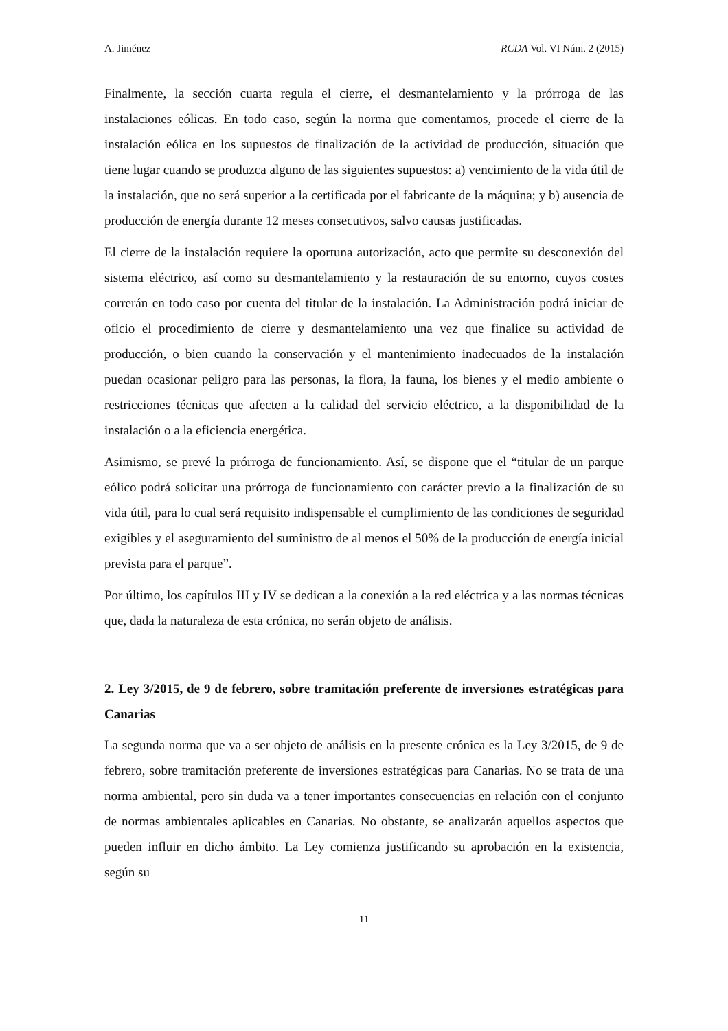A. Jiménez RCDA Vol. VI Núm. 2 (2015)
Finalmente, la sección cuarta regula el cierre, el desmantelamiento y la prórroga de las instalaciones eólicas. En todo caso, según la norma que comentamos, procede el cierre de la instalación eólica en los supuestos de finalización de la actividad de producción, situación que tiene lugar cuando se produzca alguno de las siguientes supuestos: a) vencimiento de la vida útil de la instalación, que no será superior a la certificada por el fabricante de la máquina; y b) ausencia de producción de energía durante 12 meses consecutivos, salvo causas justificadas.
El cierre de la instalación requiere la oportuna autorización, acto que permite su desconexión del sistema eléctrico, así como su desmantelamiento y la restauración de su entorno, cuyos costes correrán en todo caso por cuenta del titular de la instalación. La Administración podrá iniciar de oficio el procedimiento de cierre y desmantelamiento una vez que finalice su actividad de producción, o bien cuando la conservación y el mantenimiento inadecuados de la instalación puedan ocasionar peligro para las personas, la flora, la fauna, los bienes y el medio ambiente o restricciones técnicas que afecten a la calidad del servicio eléctrico, a la disponibilidad de la instalación o a la eficiencia energética.
Asimismo, se prevé la prórroga de funcionamiento. Así, se dispone que el “titular de un parque eólico podrá solicitar una prórroga de funcionamiento con carácter previo a la finalización de su vida útil, para lo cual será requisito indispensable el cumplimiento de las condiciones de seguridad exigibles y el aseguramiento del suministro de al menos el 50% de la producción de energía inicial prevista para el parque”.
Por último, los capítulos III y IV se dedican a la conexión a la red eléctrica y a las normas técnicas que, dada la naturaleza de esta crónica, no serán objeto de análisis.
2. Ley 3/2015, de 9 de febrero, sobre tramitación preferente de inversiones estratégicas para Canarias
La segunda norma que va a ser objeto de análisis en la presente crónica es la Ley 3/2015, de 9 de febrero, sobre tramitación preferente de inversiones estratégicas para Canarias. No se trata de una norma ambiental, pero sin duda va a tener importantes consecuencias en relación con el conjunto de normas ambientales aplicables en Canarias. No obstante, se analizarán aquellos aspectos que pueden influir en dicho ámbito. La Ley comienza justificando su aprobación en la existencia, según su
11